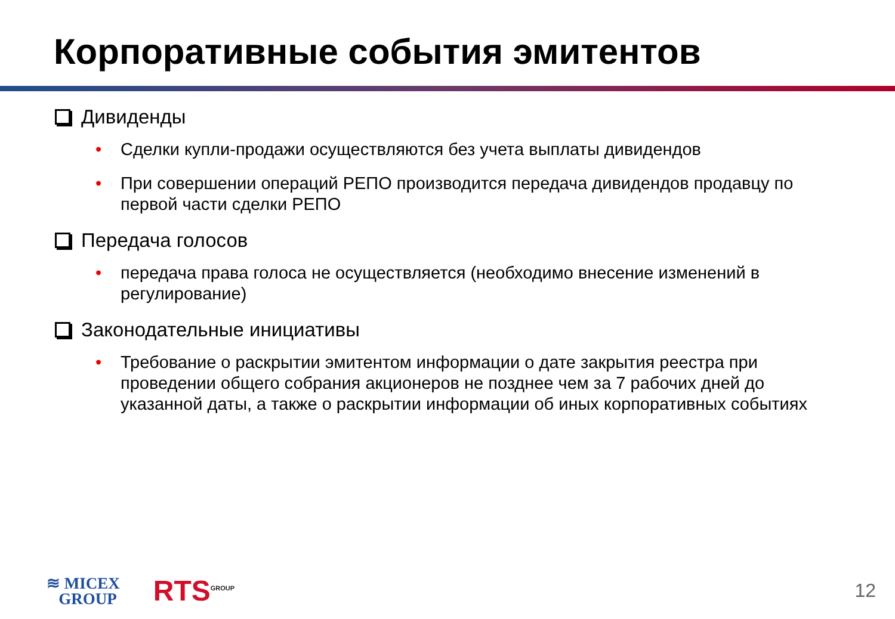Корпоративные события эмитентов
Дивиденды
• Сделки купли-продажи осуществляются без учета выплаты дивидендов
• При совершении операций РЕПО производится передача дивидендов продавцу по первой части сделки РЕПО
Передача голосов
• передача права голоса не осуществляется (необходимо внесение изменений в регулирование)
Законодательные инициативы
• Требование о раскрытии эмитентом информации о дате закрытия реестра при проведении общего собрания акционеров не позднее чем за 7 рабочих дней до указанной даты, а также о раскрытии информации об иных корпоративных событиях
≋ MICEX
GROUP
RTS<sup>GROUP</sup>
12